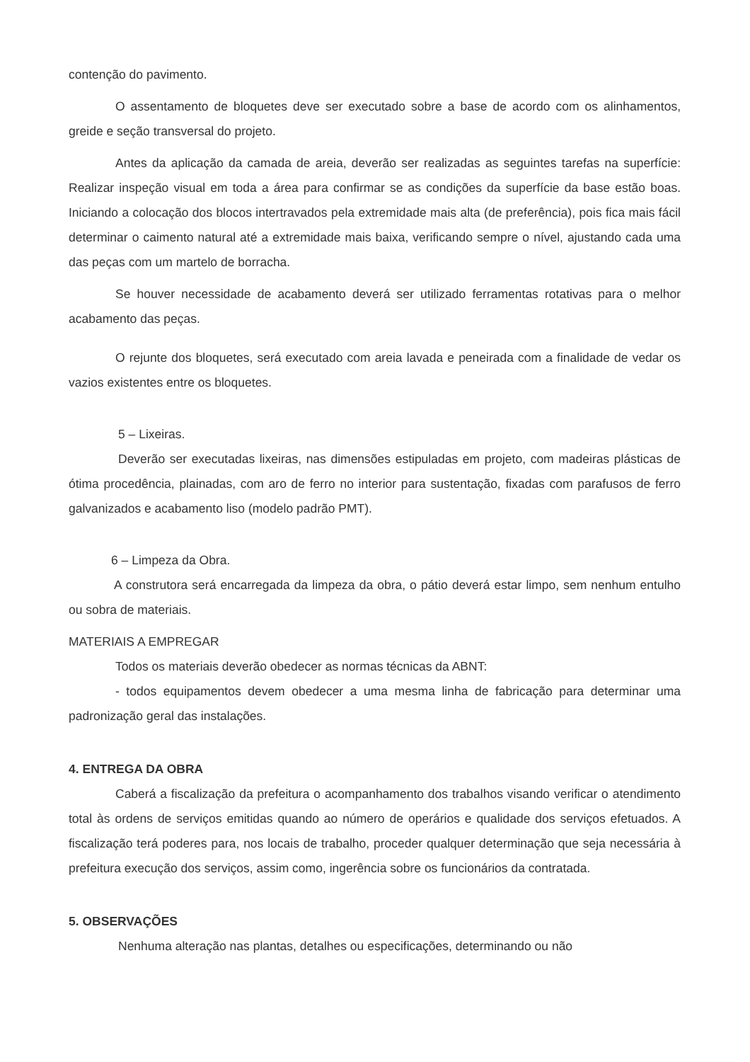contenção do pavimento.
O assentamento de bloquetes deve ser executado sobre a base de acordo com os alinhamentos, greide e seção transversal do projeto.
Antes da aplicação da camada de areia, deverão ser realizadas as seguintes tarefas na superfície: Realizar inspeção visual em toda a área para confirmar se as condições da superfície da base estão boas. Iniciando a colocação dos blocos intertravados pela extremidade mais alta (de preferência), pois fica mais fácil determinar o caimento natural até a extremidade mais baixa, verificando sempre o nível, ajustando cada uma das peças com um martelo de borracha.
Se houver necessidade de acabamento deverá ser utilizado ferramentas rotativas para o melhor acabamento das peças.
O rejunte dos bloquetes, será executado com areia lavada e peneirada com a finalidade de vedar os vazios existentes entre os bloquetes.
5 – Lixeiras.
Deverão ser executadas lixeiras, nas dimensões estipuladas em projeto, com madeiras plásticas de ótima procedência, plainadas, com aro de ferro no interior para sustentação, fixadas com parafusos de ferro galvanizados e acabamento liso (modelo padrão PMT).
6 – Limpeza da Obra.
A construtora será encarregada da limpeza da obra, o pátio deverá estar limpo, sem nenhum entulho ou sobra de materiais.
MATERIAIS A EMPREGAR
Todos os materiais deverão obedecer as normas técnicas da ABNT:
- todos equipamentos devem obedecer a uma mesma linha de fabricação para determinar uma padronização geral das instalações.
4. ENTREGA DA OBRA
Caberá a fiscalização da prefeitura o acompanhamento dos trabalhos visando verificar o atendimento total às ordens de serviços emitidas quando ao número de operários e qualidade dos serviços efetuados. A fiscalização terá poderes para, nos locais de trabalho, proceder qualquer determinação que seja necessária à prefeitura execução dos serviços, assim como, ingerência sobre os funcionários da contratada.
5. OBSERVAÇÕES
Nenhuma alteração nas plantas, detalhes ou especificações, determinando ou não